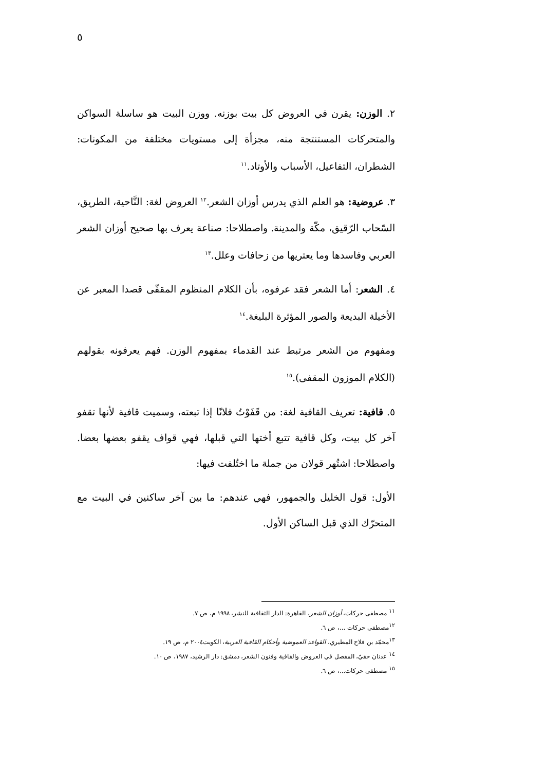٥
٢. الوزن: يقرن في العروض كل بيت بوزنه. ووزن البيت هو ساسلة السواكن والمتحركات المستنتجة منه، مجزأة إلى مستويات مختلفة من المكونات: الشطران، التفاعيل، الأسباب والأوتاد.<sup>١١</sup>
٣. عروضية: هو العلم الذي يدرس أوزان الشعر.<sup>١٢</sup> العروض لغة: النَّاحية، الطريق، السّحاب الرّقيق، مكّة والمدينة. واصطلاحا: صناعة يعرف بها صحيح أوزان الشعر العربي وفاسدها وما يعتريها من زحافات وعلل.<sup>١٣</sup>
٤. الشعر: أما الشعر فقد عرفوه، بأن الكلام المنظوم المقفّى قصدا المعبر عن الأخيلة البديعة والصور المؤثرة البليغة.<sup>١٤</sup>
ومفهوم من الشعر مرتبط عند القدماء بمفهوم الوزن. فهم يعرفونه بقولهم (الكلام الموزون المقفى).<sup>١٥</sup>
٥. قافية: تعريف القافية لغة: من قَفَوْتُ فلانًا إذا تبعته، وسميت قافية لأنها تقفو آخر كل بيت، وكل قافية تتبع أختها التي قبلها، فهي قواف يقفو بعضها بعضا. واصطلاحا: اشتُهر قولان من جملة ما اختُلفت فيها:
الأول: قول الخليل والجمهور، فهي عندهم: ما بين آخر ساكنين في البيت مع المتحرّك الذي قبل الساكن الأول.
<sup>١١</sup> مصطفى حركات، أوزان الشعر، القاهرة: الدار الثقافية للنشر، ١٩٩٨ م، ص ٧.
<sup>١٢</sup> مصطفى حركات ...، ص ٦.
<sup>١٣</sup> محمّد بن فلاح المطيري، القواعد العموضية وأحكام القافية العربية، الكويت٢٠٠٤ م، ص ١٩.
<sup>١٤</sup> عدنان حقيّ، المفصل في العروض والقافية وفنون الشعر، دمشق: دار الرشيد، ١٩٨٧، ص ١٠.
<sup>١٥</sup> مصطفى حركات...، ص ٦.